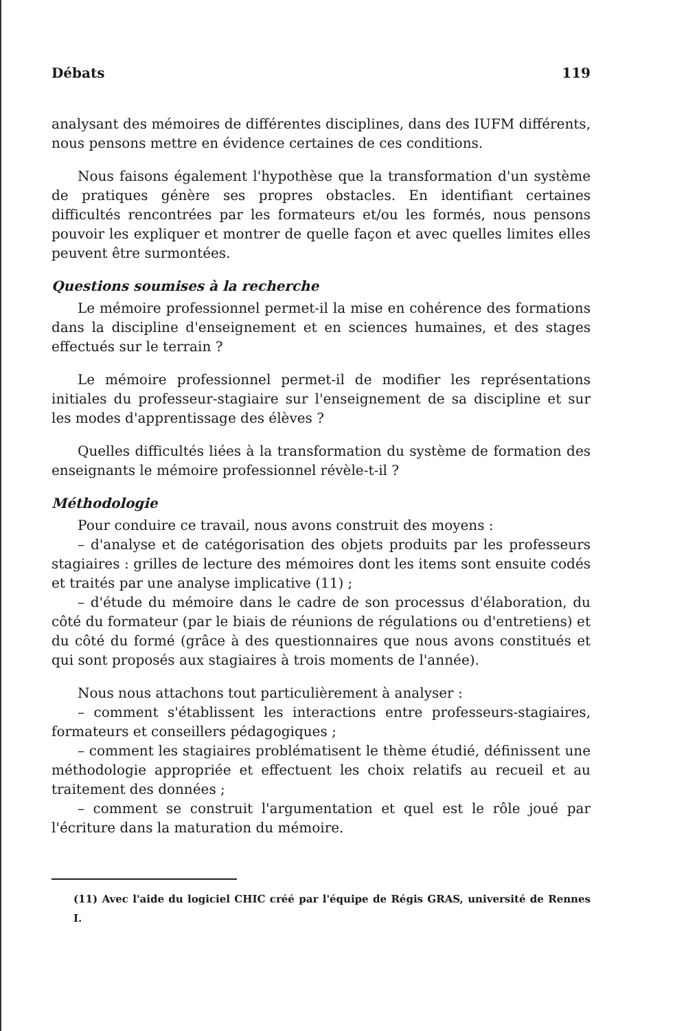Débats 119
analysant des mémoires de différentes disciplines, dans des IUFM différents, nous pensons mettre en évidence certaines de ces conditions.
Nous faisons également l'hypothèse que la transformation d'un système de pratiques génère ses propres obstacles. En identifiant certaines difficultés rencontrées par les formateurs et/ou les formés, nous pensons pouvoir les expliquer et montrer de quelle façon et avec quelles limites elles peuvent être surmontées.
Questions soumises à la recherche
Le mémoire professionnel permet-il la mise en cohérence des formations dans la discipline d'enseignement et en sciences humaines, et des stages effectués sur le terrain ?
Le mémoire professionnel permet-il de modifier les représentations initiales du professeur-stagiaire sur l'enseignement de sa discipline et sur les modes d'apprentissage des élèves ?
Quelles difficultés liées à la transformation du système de formation des enseignants le mémoire professionnel révèle-t-il ?
Méthodologie
Pour conduire ce travail, nous avons construit des moyens :
– d'analyse et de catégorisation des objets produits par les professeurs stagiaires : grilles de lecture des mémoires dont les items sont ensuite codés et traités par une analyse implicative (11) ;
– d'étude du mémoire dans le cadre de son processus d'élaboration, du côté du formateur (par le biais de réunions de régulations ou d'entretiens) et du côté du formé (grâce à des questionnaires que nous avons constitués et qui sont proposés aux stagiaires à trois moments de l'année).
Nous nous attachons tout particulièrement à analyser :
– comment s'établissent les interactions entre professeurs-stagiaires, formateurs et conseillers pédagogiques ;
– comment les stagiaires problématisent le thème étudié, définissent une méthodologie appropriée et effectuent les choix relatifs au recueil et au traitement des données ;
– comment se construit l'argumentation et quel est le rôle joué par l'écriture dans la maturation du mémoire.
(11) Avec l'aide du logiciel CHIC créé par l'équipe de Régis GRAS, université de Rennes I.